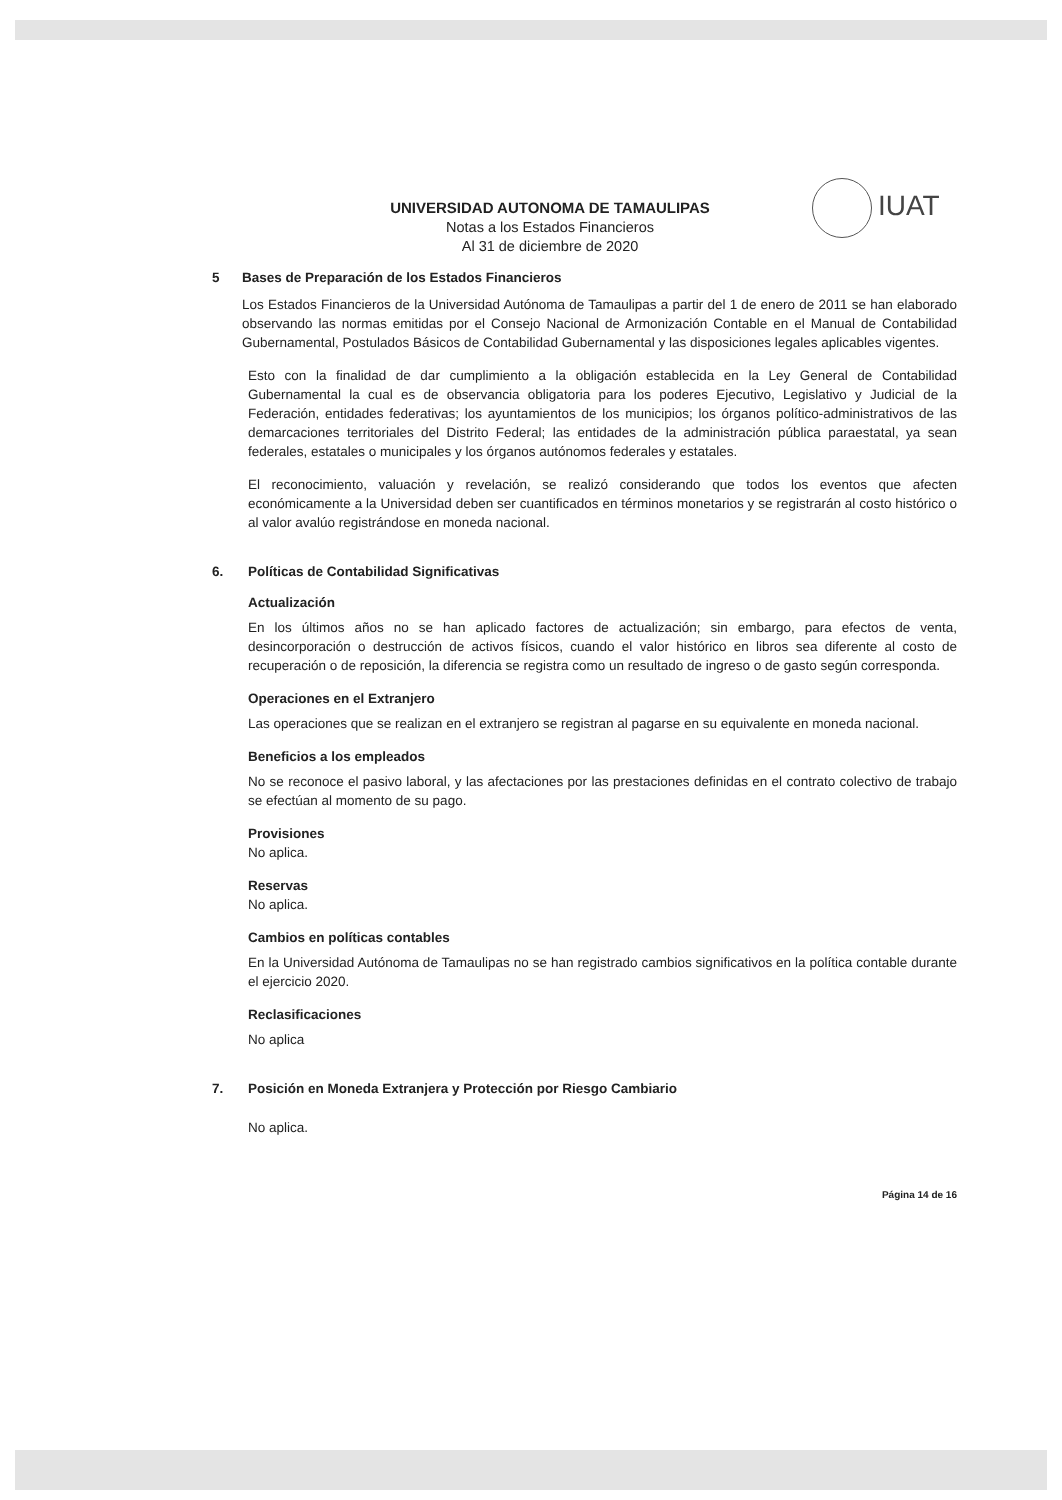IUAT
UNIVERSIDAD AUTONOMA DE TAMAULIPAS
Notas a los Estados Financieros
Al 31 de diciembre de 2020
5 Bases de Preparación de los Estados Financieros
Los Estados Financieros de la Universidad Autónoma de Tamaulipas a partir del 1 de enero de 2011 se han elaborado observando las normas emitidas por el Consejo Nacional de Armonización Contable en el Manual de Contabilidad Gubernamental, Postulados Básicos de Contabilidad Gubernamental y las disposiciones legales aplicables vigentes.
Esto con la finalidad de dar cumplimiento a la obligación establecida en la Ley General de Contabilidad Gubernamental la cual es de observancia obligatoria para los poderes Ejecutivo, Legislativo y Judicial de la Federación, entidades federativas; los ayuntamientos de los municipios; los órganos político-administrativos de las demarcaciones territoriales del Distrito Federal; las entidades de la administración pública paraestatal, ya sean federales, estatales o municipales y los órganos autónomos federales y estatales.
El reconocimiento, valuación y revelación, se realizó considerando que todos los eventos que afecten económicamente a la Universidad deben ser cuantificados en términos monetarios y se registrarán al costo histórico o al valor avalúo registrándose en moneda nacional.
6. Políticas de Contabilidad Significativas
Actualización
En los últimos años no se han aplicado factores de actualización; sin embargo, para efectos de venta, desincorporación o destrucción de activos físicos, cuando el valor histórico en libros sea diferente al costo de recuperación o de reposición, la diferencia se registra como un resultado de ingreso o de gasto según corresponda.
Operaciones en el Extranjero
Las operaciones que se realizan en el extranjero se registran al pagarse en su equivalente en moneda nacional.
Beneficios a los empleados
No se reconoce el pasivo laboral, y las afectaciones por las prestaciones definidas en el contrato colectivo de trabajo se efectúan al momento de su pago.
Provisiones
No aplica.
Reservas
No aplica.
Cambios en políticas contables
En la Universidad Autónoma de Tamaulipas no se han registrado cambios significativos en la política contable durante el ejercicio 2020.
Reclasificaciones
No aplica
7. Posición en Moneda Extranjera y Protección por Riesgo Cambiario
No aplica.
Página 14 de 16